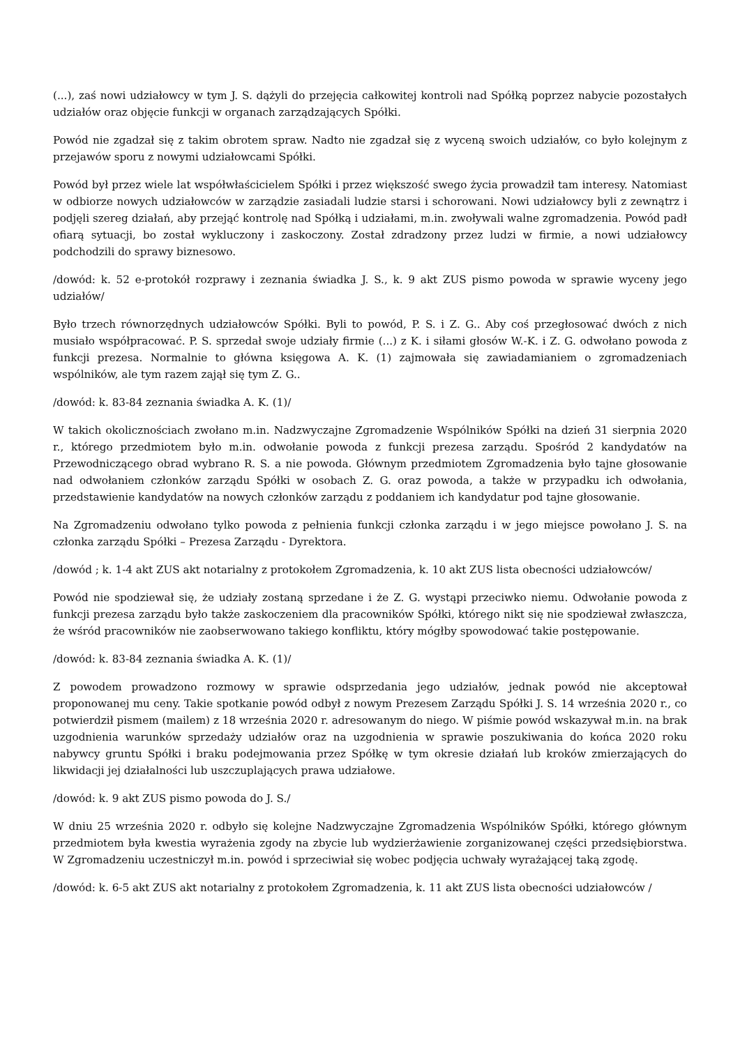(...), zaś nowi udziałowcy w tym J. S. dążyli do przejęcia całkowitej kontroli nad Spółką poprzez nabycie pozostałych udziałów oraz objęcie funkcji w organach zarządzających Spółki.
Powód nie zgadzał się z takim obrotem spraw. Nadto nie zgadzał się z wyceną swoich udziałów, co było kolejnym z przejawów sporu z nowymi udziałowcami Spółki.
Powód był przez wiele lat współwłaścicielem Spółki i przez większość swego życia prowadził tam interesy. Natomiast w odbiorze nowych udziałowców w zarządzie zasiadali ludzie starsi i schorowani. Nowi udziałowcy byli z zewnątrz i podjęli szereg działań, aby przejąć kontrolę nad Spółką i udziałami, m.in. zwoływali walne zgromadzenia. Powód padł ofiarą sytuacji, bo został wykluczony i zaskoczony. Został zdradzony przez ludzi w firmie, a nowi udziałowcy podchodzili do sprawy biznesowo.
/dowód: k. 52 e-protokół rozprawy i zeznania świadka J. S., k. 9 akt ZUS pismo powoda w sprawie wyceny jego udziałów/
Było trzech równorzędnych udziałowców Spółki. Byli to powód, P. S. i Z. G.. Aby coś przegłosować dwóch z nich musiało współpracować. P. S. sprzedał swoje udziały firmie (...) z K. i siłami głosów W.-K. i Z. G. odwołano powoda z funkcji prezesa. Normalnie to główna księgowa A. K. (1) zajmowała się zawiadamianiem o zgromadzeniach wspólników, ale tym razem zajął się tym Z. G..
/dowód: k. 83-84 zeznania świadka A. K. (1)/
W takich okolicznościach zwołano m.in. Nadzwyczajne Zgromadzenie Wspólników Spółki na dzień 31 sierpnia 2020 r., którego przedmiotem było m.in. odwołanie powoda z funkcji prezesa zarządu. Spośród 2 kandydatów na Przewodniczącego obrad wybrano R. S. a nie powoda. Głównym przedmiotem Zgromadzenia było tajne głosowanie nad odwołaniem członków zarządu Spółki w osobach Z. G. oraz powoda, a także w przypadku ich odwołania, przedstawienie kandydatów na nowych członków zarządu z poddaniem ich kandydatur pod tajne głosowanie.
Na Zgromadzeniu odwołano tylko powoda z pełnienia funkcji członka zarządu i w jego miejsce powołano J. S. na członka zarządu Spółki – Prezesa Zarządu - Dyrektora.
/dowód ; k. 1-4 akt ZUS akt notarialny z protokołem Zgromadzenia, k. 10 akt ZUS lista obecności udziałowców/
Powód nie spodziewał się, że udziały zostaną sprzedane i że Z. G. wystąpi przeciwko niemu. Odwołanie powoda z funkcji prezesa zarządu było także zaskoczeniem dla pracowników Spółki, którego nikt się nie spodziewał zwłaszcza, że wśród pracowników nie zaobserwowano takiego konfliktu, który mógłby spowodować takie postępowanie.
/dowód: k. 83-84 zeznania świadka A. K. (1)/
Z powodem prowadzono rozmowy w sprawie odsprzedania jego udziałów, jednak powód nie akceptował proponowanej mu ceny. Takie spotkanie powód odbył z nowym Prezesem Zarządu Spółki J. S. 14 września 2020 r., co potwierdził pismem (mailem) z 18 września 2020 r. adresowanym do niego. W piśmie powód wskazywał m.in. na brak uzgodnienia warunków sprzedaży udziałów oraz na uzgodnienia w sprawie poszukiwania do końca 2020 roku nabywcy gruntu Spółki i braku podejmowania przez Spółkę w tym okresie działań lub kroków zmierzających do likwidacji jej działalności lub uszczuplających prawa udziałowe.
/dowód: k. 9 akt ZUS pismo powoda do J. S./
W dniu 25 września 2020 r. odbyło się kolejne Nadzwyczajne Zgromadzenia Wspólników Spółki, którego głównym przedmiotem była kwestia wyrażenia zgody na zbycie lub wydzierżawienie zorganizowanej części przedsiębiorstwa. W Zgromadzeniu uczestniczył m.in. powód i sprzeciwiał się wobec podjęcia uchwały wyrażającej taką zgodę.
/dowód: k. 6-5 akt ZUS akt notarialny z protokołem Zgromadzenia, k. 11 akt ZUS lista obecności udziałowców /